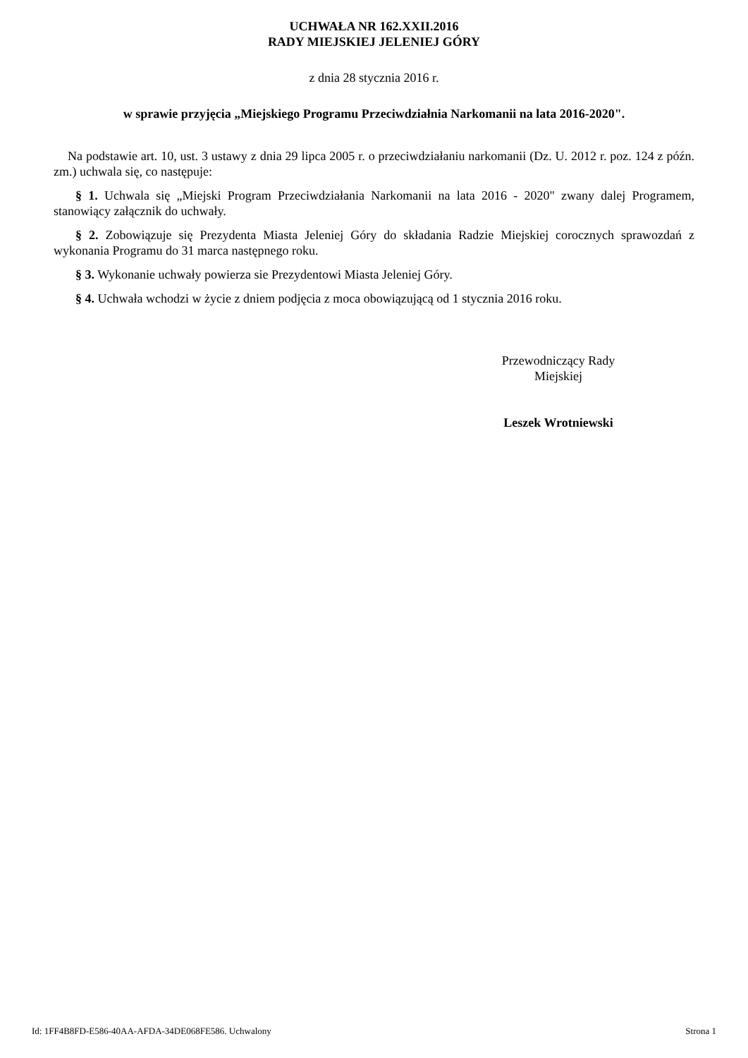UCHWAŁA NR 162.XXII.2016
RADY MIEJSKIEJ JELENIEJ GÓRY
z dnia 28 stycznia 2016 r.
w sprawie przyjęcia „Miejskiego Programu Przeciwdziałnia Narkomanii na lata 2016-2020".
Na podstawie art. 10, ust. 3 ustawy z dnia 29 lipca 2005 r. o przeciwdziałaniu narkomanii (Dz. U. 2012 r. poz. 124 z późn. zm.) uchwala się, co następuje:
§ 1. Uchwala się „Miejski Program Przeciwdziałania Narkomanii na lata 2016 - 2020" zwany dalej Programem, stanowiący załącznik do uchwały.
§ 2. Zobowiązuje się Prezydenta Miasta Jeleniej Góry do składania Radzie Miejskiej corocznych sprawozdań z wykonania Programu do 31 marca następnego roku.
§ 3. Wykonanie uchwały powierza sie Prezydentowi Miasta Jeleniej Góry.
§ 4. Uchwała wchodzi w życie z dniem podjęcia z moca obowiązującą od 1 stycznia 2016 roku.
Przewodniczący Rady
Miejskiej
Leszek Wrotniewski
Id: 1FF4B8FD-E586-40AA-AFDA-34DE068FE586. Uchwalony Strona 1